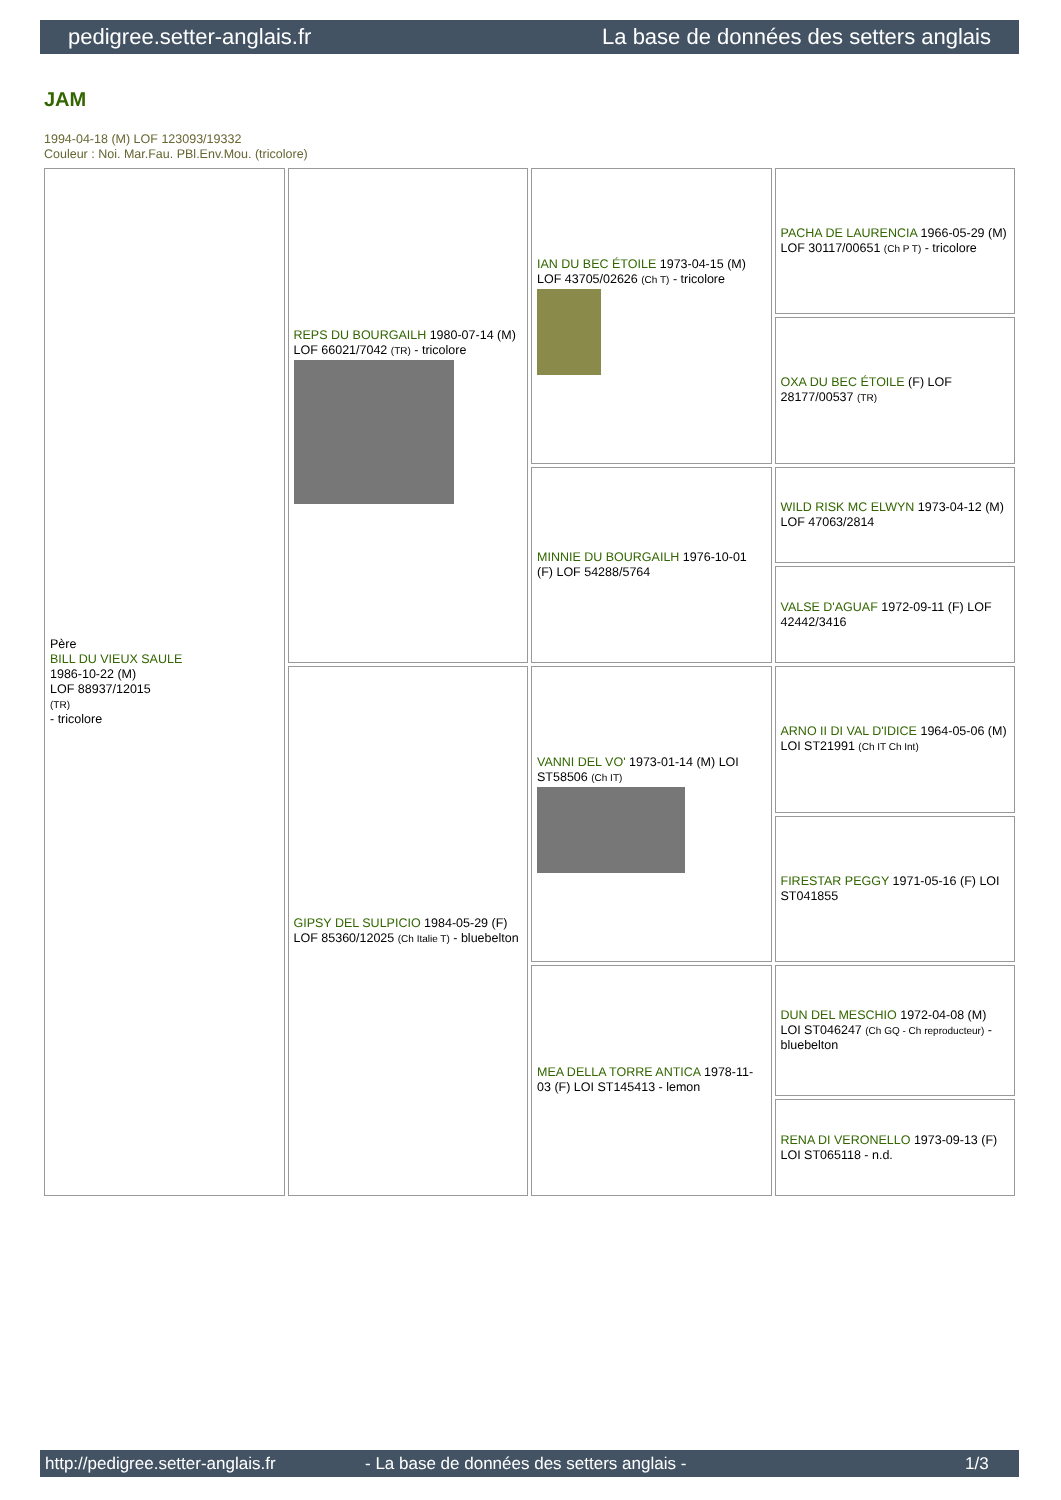pedigree.setter-anglais.fr La base de données des setters anglais
JAM
1994-04-18 (M) LOF 123093/19332
Couleur : Noi. Mar.Fau. PBl.Env.Mou. (tricolore)
| Père BILL DU VIEUX SAULE 1986-10-22 (M) LOF 88937/12015 (TR) - tricolore | REPS DU BOURGAILH 1980-07-14 (M) LOF 66021/7042 (TR) - tricolore | IAN DU BEC ÉTOILE 1973-04-15 (M) LOF 43705/02626 (Ch T) - tricolore | PACHA DE LAURENCIA 1966-05-29 (M) LOF 30117/00651 (Ch P T) - tricolore |
| | | | OXA DU BEC ÉTOILE (F) LOF 28177/00537 (TR) |
| | | MINNIE DU BOURGAILH 1976-10-01 (F) LOF 54288/5764 | WILD RISK MC ELWYN 1973-04-12 (M) LOF 47063/2814 |
| | | | VALSE D'AGUAF 1972-09-11 (F) LOF 42442/3416 |
| | GIPSY DEL SULPICIO 1984-05-29 (F) LOF 85360/12025 (Ch Italie T) - bluebelton | VANNI DEL VO' 1973-01-14 (M) LOI ST58506 (Ch IT) | ARNO II DI VAL D'IDICE 1964-05-06 (M) LOI ST21991 (Ch IT Ch Int) |
| | | | FIRESTAR PEGGY 1971-05-16 (F) LOI ST041855 |
| | | MEA DELLA TORRE ANTICA 1978-11-03 (F) LOI ST145413 - lemon | DUN DEL MESCHIO 1972-04-08 (M) LOI ST046247 (Ch GQ - Ch reproducteur) - bluebelton |
| | | | RENA DI VERONELLO 1973-09-13 (F) LOI ST065118 - n.d. |
http://pedigree.setter-anglais.fr - La base de données des setters anglais - 1/3